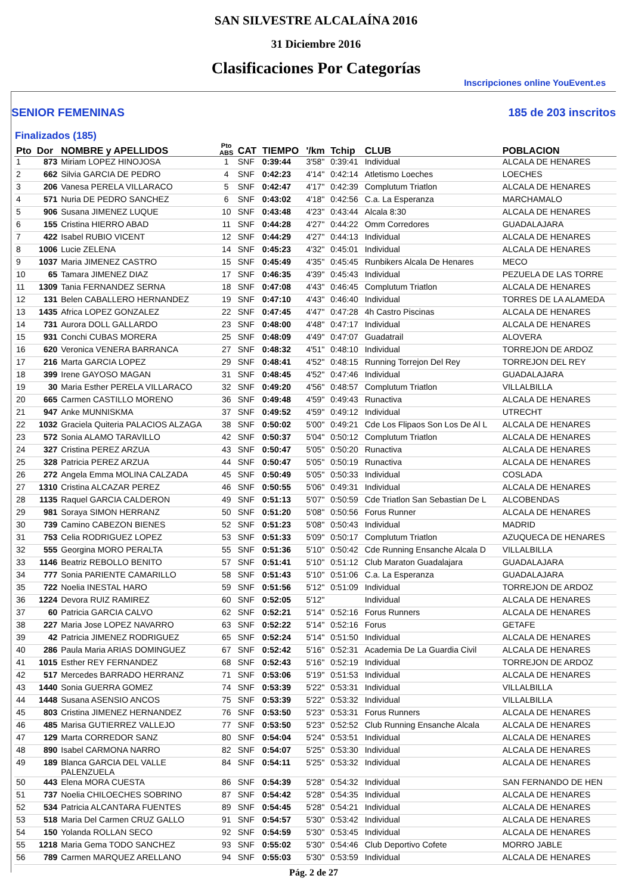SAN SILVESTRE ALCALAÍNA 2016
31 Diciembre 2016
Clasificaciones Por Categorías
Inscripciones online YouEvent.es
SENIOR FEMENINAS 185 de 203 inscritos
Finalizados (185)
| Pto | Dor | NOMBRE y APELLIDOS | Pto ABS | CAT | TIEMPO | '/km | Tchip | CLUB | POBLACION |
| --- | --- | --- | --- | --- | --- | --- | --- | --- | --- |
| 1 | 873 | Miriam LOPEZ HINOJOSA | 1 | SNF | 0:39:44 | 3'58" | 0:39:41 | Individual | ALCALA DE HENARES |
| 2 | 662 | Silvia GARCIA DE PEDRO | 4 | SNF | 0:42:23 | 4'14" | 0:42:14 | Atletismo Loeches | LOECHES |
| 3 | 206 | Vanesa PERELA VILLARACO | 5 | SNF | 0:42:47 | 4'17" | 0:42:39 | Complutum Triatlon | ALCALA DE HENARES |
| 4 | 571 | Nuria DE PEDRO SANCHEZ | 6 | SNF | 0:43:02 | 4'18" | 0:42:56 | C.a. La Esperanza | MARCHAMALO |
| 5 | 906 | Susana JIMENEZ LUQUE | 10 | SNF | 0:43:48 | 4'23" | 0:43:44 | Alcala 8:30 | ALCALA DE HENARES |
| 6 | 155 | Cristina HIERRO ABAD | 11 | SNF | 0:44:28 | 4'27" | 0:44:22 | Omm Corredores | GUADALAJARA |
| 7 | 422 | Isabel RUBIO VICENT | 12 | SNF | 0:44:29 | 4'27" | 0:44:13 | Individual | ALCALA DE HENARES |
| 8 | 1006 | Lucie ZELENA | 14 | SNF | 0:45:23 | 4'32" | 0:45:01 | Individual | ALCALA DE HENARES |
| 9 | 1037 | Maria JIMENEZ CASTRO | 15 | SNF | 0:45:49 | 4'35" | 0:45:45 | Runbikers Alcala De Henares | MECO |
| 10 | 65 | Tamara JIMENEZ DIAZ | 17 | SNF | 0:46:35 | 4'39" | 0:45:43 | Individual | PEZUELA DE LAS TORRE |
| 11 | 1309 | Tania FERNANDEZ SERNA | 18 | SNF | 0:47:08 | 4'43" | 0:46:45 | Complutum Triatlon | ALCALA DE HENARES |
| 12 | 131 | Belen CABALLERO HERNANDEZ | 19 | SNF | 0:47:10 | 4'43" | 0:46:40 | Individual | TORRES DE LA ALAMEDA |
| 13 | 1435 | Africa LOPEZ GONZALEZ | 22 | SNF | 0:47:45 | 4'47" | 0:47:28 | 4h Castro Piscinas | ALCALA DE HENARES |
| 14 | 731 | Aurora DOLL GALLARDO | 23 | SNF | 0:48:00 | 4'48" | 0:47:17 | Individual | ALCALA DE HENARES |
| 15 | 931 | Conchi CUBAS MORERA | 25 | SNF | 0:48:09 | 4'49" | 0:47:07 | Guadatrail | ALOVERA |
| 16 | 620 | Veronica VENERA BARRANCA | 27 | SNF | 0:48:32 | 4'51" | 0:48:10 | Individual | TORREJON DE ARDOZ |
| 17 | 216 | Marta GARCIA LOPEZ | 29 | SNF | 0:48:41 | 4'52" | 0:48:15 | Running Torrejon Del Rey | TORREJON DEL REY |
| 18 | 399 | Irene GAYOSO MAGAN | 31 | SNF | 0:48:45 | 4'52" | 0:47:46 | Individual | GUADALAJARA |
| 19 | 30 | Maria Esther PERELA VILLARACO | 32 | SNF | 0:49:20 | 4'56" | 0:48:57 | Complutum Triatlon | VILLALBILLA |
| 20 | 665 | Carmen CASTILLO MORENO | 36 | SNF | 0:49:48 | 4'59" | 0:49:43 | Runactiva | ALCALA DE HENARES |
| 21 | 947 | Anke MUNNISKMA | 37 | SNF | 0:49:52 | 4'59" | 0:49:12 | Individual | UTRECHT |
| 22 | 1032 | Graciela Quiteria PALACIOS ALZAGA | 38 | SNF | 0:50:02 | 5'00" | 0:49:21 | Cde Los Flipaos Son Los De Al L | ALCALA DE HENARES |
| 23 | 572 | Sonia ALAMO TARAVILLO | 42 | SNF | 0:50:37 | 5'04" | 0:50:12 | Complutum Triatlon | ALCALA DE HENARES |
| 24 | 327 | Cristina PEREZ ARZUA | 43 | SNF | 0:50:47 | 5'05" | 0:50:20 | Runactiva | ALCALA DE HENARES |
| 25 | 328 | Patricia PEREZ ARZUA | 44 | SNF | 0:50:47 | 5'05" | 0:50:19 | Runactiva | ALCALA DE HENARES |
| 26 | 272 | Angela Emma MOLINA CALZADA | 45 | SNF | 0:50:49 | 5'05" | 0:50:33 | Individual | COSLADA |
| 27 | 1310 | Cristina ALCAZAR PEREZ | 46 | SNF | 0:50:55 | 5'06" | 0:49:31 | Individual | ALCALA DE HENARES |
| 28 | 1135 | Raquel GARCIA CALDERON | 49 | SNF | 0:51:13 | 5'07" | 0:50:59 | Cde Triatlon San Sebastian De L | ALCOBENDAS |
| 29 | 981 | Soraya SIMON HERRANZ | 50 | SNF | 0:51:20 | 5'08" | 0:50:56 | Forus Runner | ALCALA DE HENARES |
| 30 | 739 | Camino CABEZON BIENES | 52 | SNF | 0:51:23 | 5'08" | 0:50:43 | Individual | MADRID |
| 31 | 753 | Celia RODRIGUEZ LOPEZ | 53 | SNF | 0:51:33 | 5'09" | 0:50:17 | Complutum Triatlon | AZUQUECA DE HENARES |
| 32 | 555 | Georgina MORO PERALTA | 55 | SNF | 0:51:36 | 5'10" | 0:50:42 | Cde Running Ensanche Alcala D | VILLALBILLA |
| 33 | 1146 | Beatriz REBOLLO BENITO | 57 | SNF | 0:51:41 | 5'10" | 0:51:12 | Club Maraton Guadalajara | GUADALAJARA |
| 34 | 777 | Sonia PARIENTE CAMARILLO | 58 | SNF | 0:51:43 | 5'10" | 0:51:06 | C.a. La Esperanza | GUADALAJARA |
| 35 | 722 | Noelia INESTAL HARO | 59 | SNF | 0:51:56 | 5'12" | 0:51:09 | Individual | TORREJON DE ARDOZ |
| 36 | 1224 | Devora RUIZ RAMIREZ | 60 | SNF | 0:52:05 | 5'12" | | Individual | ALCALA DE HENARES |
| 37 | 60 | Patricia GARCIA CALVO | 62 | SNF | 0:52:21 | 5'14" | 0:52:16 | Forus Runners | ALCALA DE HENARES |
| 38 | 227 | Maria Jose LOPEZ NAVARRO | 63 | SNF | 0:52:22 | 5'14" | 0:52:16 | Forus | GETAFE |
| 39 | 42 | Patricia JIMENEZ RODRIGUEZ | 65 | SNF | 0:52:24 | 5'14" | 0:51:50 | Individual | ALCALA DE HENARES |
| 40 | 286 | Paula Maria ARIAS DOMINGUEZ | 67 | SNF | 0:52:42 | 5'16" | 0:52:31 | Academia De La Guardia Civil | ALCALA DE HENARES |
| 41 | 1015 | Esther REY FERNANDEZ | 68 | SNF | 0:52:43 | 5'16" | 0:52:19 | Individual | TORREJON DE ARDOZ |
| 42 | 517 | Mercedes BARRADO HERRANZ | 71 | SNF | 0:53:06 | 5'19" | 0:51:53 | Individual | ALCALA DE HENARES |
| 43 | 1440 | Sonia GUERRA GOMEZ | 74 | SNF | 0:53:39 | 5'22" | 0:53:31 | Individual | VILLALBILLA |
| 44 | 1448 | Susana ASENSIO ANCOS | 75 | SNF | 0:53:39 | 5'22" | 0:53:32 | Individual | VILLALBILLA |
| 45 | 803 | Cristina JIMENEZ HERNANDEZ | 76 | SNF | 0:53:50 | 5'23" | 0:53:31 | Forus Runners | ALCALA DE HENARES |
| 46 | 485 | Marisa GUTIERREZ VALLEJO | 77 | SNF | 0:53:50 | 5'23" | 0:52:52 | Club Running Ensanche Alcala | ALCALA DE HENARES |
| 47 | 129 | Marta CORREDOR SANZ | 80 | SNF | 0:54:04 | 5'24" | 0:53:51 | Individual | ALCALA DE HENARES |
| 48 | 890 | Isabel CARMONA NARRO | 82 | SNF | 0:54:07 | 5'25" | 0:53:30 | Individual | ALCALA DE HENARES |
| 49 | 189 | Blanca GARCIA DEL VALLE PALENZUELA | 84 | SNF | 0:54:11 | 5'25" | 0:53:32 | Individual | ALCALA DE HENARES |
| 50 | 443 | Elena MORA CUESTA | 86 | SNF | 0:54:39 | 5'28" | 0:54:32 | Individual | SAN FERNANDO DE HEN |
| 51 | 737 | Noelia CHILOECHES SOBRINO | 87 | SNF | 0:54:42 | 5'28" | 0:54:35 | Individual | ALCALA DE HENARES |
| 52 | 534 | Patricia ALCANTARA FUENTES | 89 | SNF | 0:54:45 | 5'28" | 0:54:21 | Individual | ALCALA DE HENARES |
| 53 | 518 | Maria Del Carmen CRUZ GALLO | 91 | SNF | 0:54:57 | 5'30" | 0:53:42 | Individual | ALCALA DE HENARES |
| 54 | 150 | Yolanda ROLLAN SECO | 92 | SNF | 0:54:59 | 5'30" | 0:53:45 | Individual | ALCALA DE HENARES |
| 55 | 1218 | Maria Gema TODO SANCHEZ | 93 | SNF | 0:55:02 | 5'30" | 0:54:46 | Club Deportivo Cofete | MORRO JABLE |
| 56 | 789 | Carmen MARQUEZ ARELLANO | 94 | SNF | 0:55:03 | 5'30" | 0:53:59 | Individual | ALCALA DE HENARES |
Pág. 2 de 27